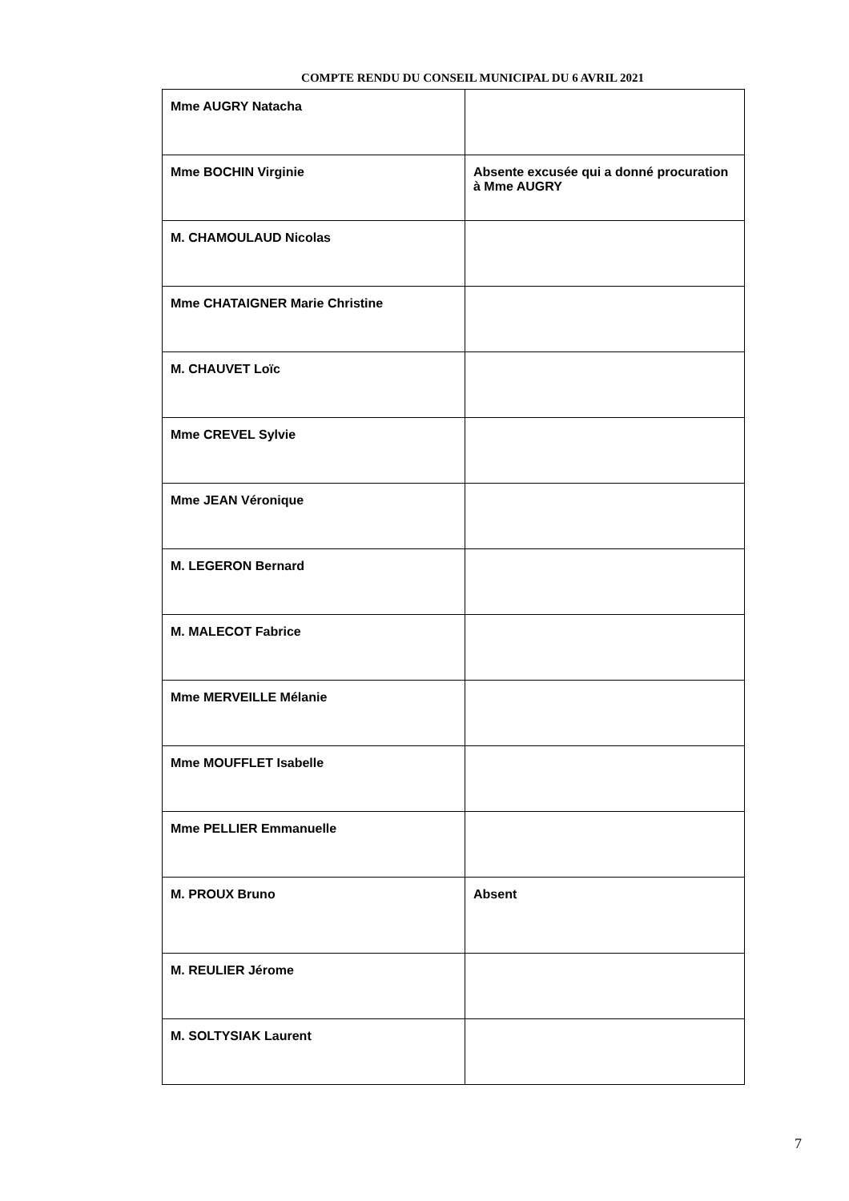COMPTE RENDU DU CONSEIL MUNICIPAL DU 6 AVRIL 2021
| Mme AUGRY Natacha | |
| Mme BOCHIN Virginie | Absente excusée qui a donné procuration à Mme AUGRY |
| M. CHAMOULAUD Nicolas | |
| Mme CHATAIGNER Marie Christine | |
| M. CHAUVET Loïc | |
| Mme CREVEL Sylvie | |
| Mme JEAN Véronique | |
| M. LEGERON Bernard | |
| M. MALECOT Fabrice | |
| Mme MERVEILLE Mélanie | |
| Mme MOUFFLET Isabelle | |
| Mme PELLIER Emmanuelle | |
| M. PROUX Bruno | Absent |
| M. REULIER Jérome | |
| M. SOLTYSIAK Laurent | |
7